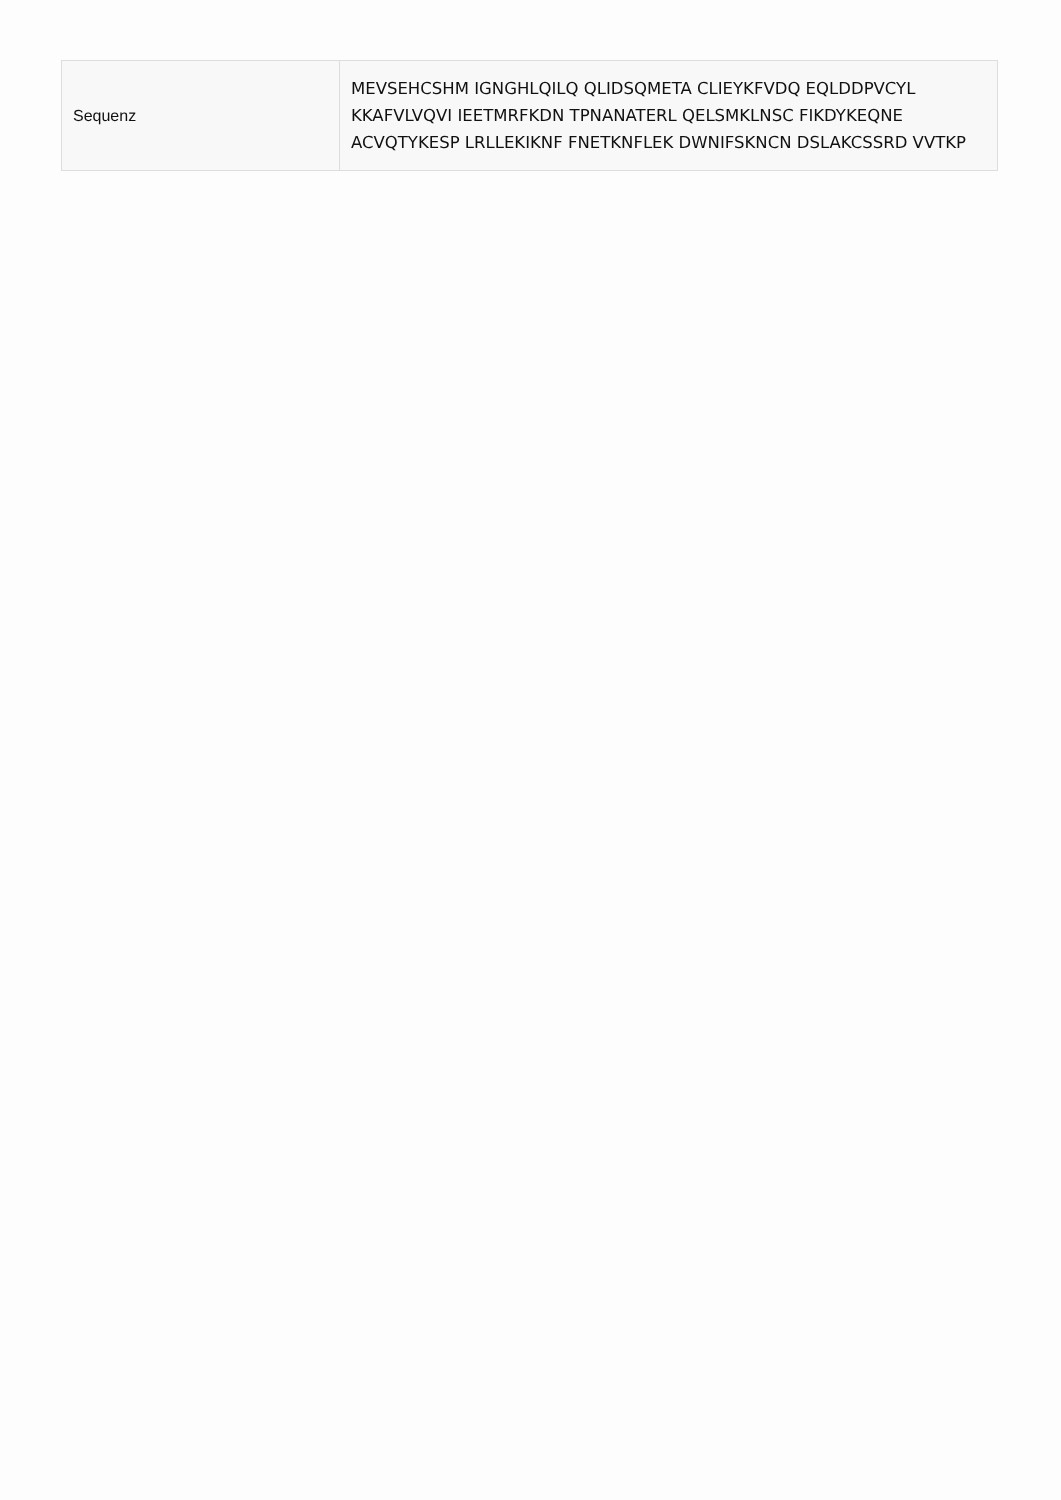| Sequenz | MEVSEHCSHM IGNGHLQILQ QLIDSQMETA CLIEYKFVDQ EQLDDPVCYL KKAFVLVQVI IEETMRFKDN TPNANATERL QELSMKLNSC FIKDYKEQNE ACVQTYKESP LRLLEKIKNF FNETKNFLEK DWNIFSKNCN DSLAKCSSRD VVTKP |